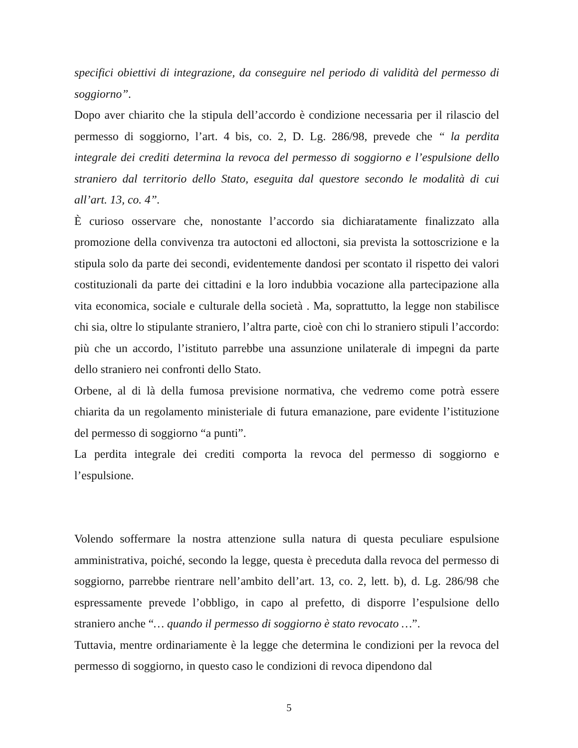specifici obiettivi di integrazione, da conseguire nel periodo di validità del permesso di soggiorno”.
Dopo aver chiarito che la stipula dell’accordo è condizione necessaria per il rilascio del permesso di soggiorno, l’art. 4 bis, co. 2, D. Lg. 286/98, prevede che “ la perdita integrale dei crediti determina la revoca del permesso di soggiorno e l’espulsione dello straniero dal territorio dello Stato, eseguita dal questore secondo le modalità di cui all’art. 13, co. 4”.
È curioso osservare che, nonostante l’accordo sia dichiaratamente finalizzato alla promozione della convivenza tra autoctoni ed alloctoni, sia prevista la sottoscrizione e la stipula solo da parte dei secondi, evidentemente dandosi per scontato il rispetto dei valori costituzionali da parte dei cittadini e la loro indubbia vocazione alla partecipazione alla vita economica, sociale e culturale della società . Ma, soprattutto, la legge non stabilisce chi sia, oltre lo stipulante straniero, l’altra parte, cioè con chi lo straniero stipuli l’accordo: più che un accordo, l’istituto parrebbe una assunzione unilaterale di impegni da parte dello straniero nei confronti dello Stato.
Orbene, al di là della fumosa previsione normativa, che vedremo come potrà essere chiarita da un regolamento ministeriale di futura emanazione, pare evidente l’istituzione del permesso di soggiorno “a punti”.
La perdita integrale dei crediti comporta la revoca del permesso di soggiorno e l’espulsione.
Volendo soffermare la nostra attenzione sulla natura di questa peculiare espulsione amministrativa, poiché, secondo la legge, questa è preceduta dalla revoca del permesso di soggiorno, parrebbe rientrare nell’ambito dell’art. 13, co. 2, lett. b), d. Lg. 286/98 che espressamente prevede l’obbligo, in capo al prefetto, di disporre l’espulsione dello straniero anche “… quando il permesso di soggiorno è stato revocato …”.
Tuttavia, mentre ordinariamente è la legge che determina le condizioni per la revoca del permesso di soggiorno, in questo caso le condizioni di revoca dipendono dal
5